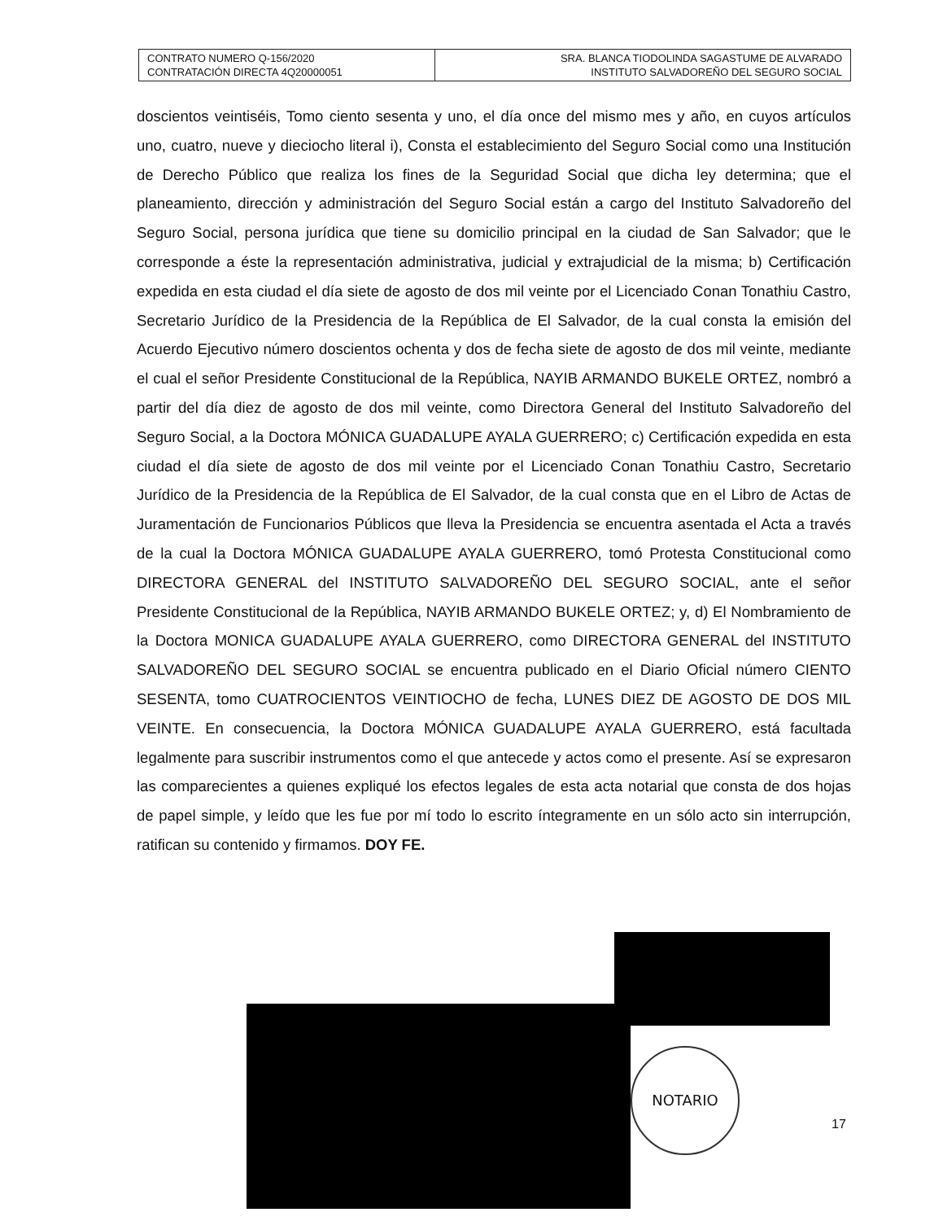| CONTRATO NUMERO Q-156/2020 CONTRATACIÓN DIRECTA 4Q20000051 | SRA. BLANCA TIODOLINDA SAGASTUME DE ALVARADO INSTITUTO SALVADOREÑO DEL SEGURO SOCIAL |
doscientos veintiséis, Tomo ciento sesenta y uno, el día once del mismo mes y año, en cuyos artículos uno, cuatro, nueve y dieciocho literal i), Consta el establecimiento del Seguro Social como una Institución de Derecho Público que realiza los fines de la Seguridad Social que dicha ley determina; que el planeamiento, dirección y administración del Seguro Social están a cargo del Instituto Salvadoreño del Seguro Social, persona jurídica que tiene su domicilio principal en la ciudad de San Salvador; que le corresponde a éste la representación administrativa, judicial y extrajudicial de la misma; b) Certificación expedida en esta ciudad el día siete de agosto de dos mil veinte por el Licenciado Conan Tonathiu Castro, Secretario Jurídico de la Presidencia de la República de El Salvador, de la cual consta la emisión del Acuerdo Ejecutivo número doscientos ochenta y dos de fecha siete de agosto de dos mil veinte, mediante el cual el señor Presidente Constitucional de la República, NAYIB ARMANDO BUKELE ORTEZ, nombró a partir del día diez de agosto de dos mil veinte, como Directora General del Instituto Salvadoreño del Seguro Social, a la Doctora MÓNICA GUADALUPE AYALA GUERRERO; c) Certificación expedida en esta ciudad el día siete de agosto de dos mil veinte por el Licenciado Conan Tonathiu Castro, Secretario Jurídico de la Presidencia de la República de El Salvador, de la cual consta que en el Libro de Actas de Juramentación de Funcionarios Públicos que lleva la Presidencia se encuentra asentada el Acta a través de la cual la Doctora MÓNICA GUADALUPE AYALA GUERRERO, tomó Protesta Constitucional como DIRECTORA GENERAL del INSTITUTO SALVADOREÑO DEL SEGURO SOCIAL, ante el señor Presidente Constitucional de la República, NAYIB ARMANDO BUKELE ORTEZ; y, d) El Nombramiento de la Doctora MONICA GUADALUPE AYALA GUERRERO, como DIRECTORA GENERAL del INSTITUTO SALVADOREÑO DEL SEGURO SOCIAL se encuentra publicado en el Diario Oficial número CIENTO SESENTA, tomo CUATROCIENTOS VEINTIOCHO de fecha, LUNES DIEZ DE AGOSTO DE DOS MIL VEINTE. En consecuencia, la Doctora MÓNICA GUADALUPE AYALA GUERRERO, está facultada legalmente para suscribir instrumentos como el que antecede y actos como el presente. Así se expresaron las comparecientes a quienes expliqué los efectos legales de esta acta notarial que consta de dos hojas de papel simple, y leído que les fue por mí todo lo escrito íntegramente en un sólo acto sin interrupción, ratifican su contenido y firmamos. DOY FE.
NOTARIO
17